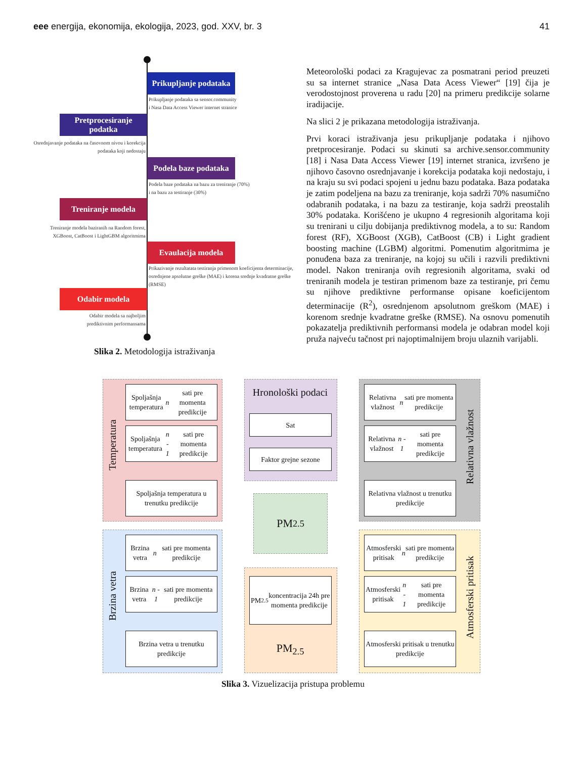eee energija, ekonomija, ekologija, 2023, god. XXV, br. 3 41
Prikupljanje podataka
Prikupljanje podataka sa sensor.community
i Nasa Data Access Viewer internet stranice
Pretprocesiranje podatka
Osrednjavanje podataka na časovnom nivou i korekcija podataka koji nedostaju
Podela baze podataka
Podela baze podataka na bazu za treniranje (70%)
i na bazu za testiranje (30%)
Treniranje modela
Treniranje modela baziranih na Random forest, XGBoost, CatBoost i LightGBM algoritmima
Evaulacija modela
Prikazivanje rezultatata testiranja primenom koeficijenta determinacije, osrednjene apsolutne greške (MAE) i korena srednje kvadratne greške (RMSE)
Odabir modela
Odabir modela sa najboljim prediktivnim performansama
Slika 2. Metodologija istraživanja
Meteorološki podaci za Kragujevac za posmatrani period preuzeti su sa internet stranice „Nasa Data Acess Viewer“ [19] čija je verodostojnost proverena u radu [20] na primeru predikcije solarne iradijacije.
Na slici 2 je prikazana metodologija istraživanja.
Prvi koraci istraživanja jesu prikupljanje podataka i njihovo pretprocesiranje. Podaci su skinuti sa archive.sensor.community [18] i Nasa Data Access Viewer [19] internet stranica, izvršeno je njihovo časovno osrednjavanje i korekcija podataka koji nedostaju, i na kraju su svi podaci spojeni u jednu bazu podataka. Baza podataka je zatim podeljena na bazu za treniranje, koja sadrži 70% nasumično odabranih podataka, i na bazu za testiranje, koja sadrži preostalih 30% podataka. Korišćeno je ukupno 4 regresionih algoritama koji su trenirani u cilju dobijanja prediktivnog modela, a to su: Random forest (RF), XGBoost (XGB), CatBoost (CB) i Light gradient boosting machine (LGBM) algoritmi. Pomenutim algoritmima je ponuđena baza za treniranje, na kojoj su učili i razvili prediktivni model. Nakon treniranja ovih regresionih algoritama, svaki od treniranih modela je testiran primenom baze za testiranje, pri čemu su njihove prediktivne performanse opisane koeficijentom determinacije (R<sup>2</sup>), osrednjenom apsolutnom greškom (MAE) i korenom srednje kvadratne greške (RMSE). Na osnovu pomenutih pokazatelja prediktivnih performansi modela je odabran model koji pruža najveću tačnost pri najoptimalnijem broju ulaznih varijabli.
Temperatura
Spoljašnja temperatura n sati pre momenta predikcije
Spoljašnja temperatura n - 1 sati pre momenta predikcije
Spoljašnja temperatura u trenutku predikcije
Hronološki podaci
Sat
Faktor grejne sezone
Relativna vlažnost n sati pre momenta predikcije
Relativna vlažnost n - 1 sati pre momenta predikcije
Relativna vlažnost u trenutku predikcije
Relativna vlažnost
PM<sub>2.5</sub>
Brzina vetra
Brzina vetra n sati pre momenta predikcije
Brzina vetra n - 1 sati pre momenta predikcije
Brzina vetra u trenutku predikcije
PM<sub>2.5</sub> koncentracija 24h pre momenta predikcije
PM<sub>2.5</sub>
Atmosferski pritisak n sati pre momenta predikcije
Atmosferski pritisak n - 1 sati pre momenta predikcije
Atmosferski pritisak u trenutku predikcije
Atmosferski pritisak
Slika 3. Vizuelizacija pristupa problemu